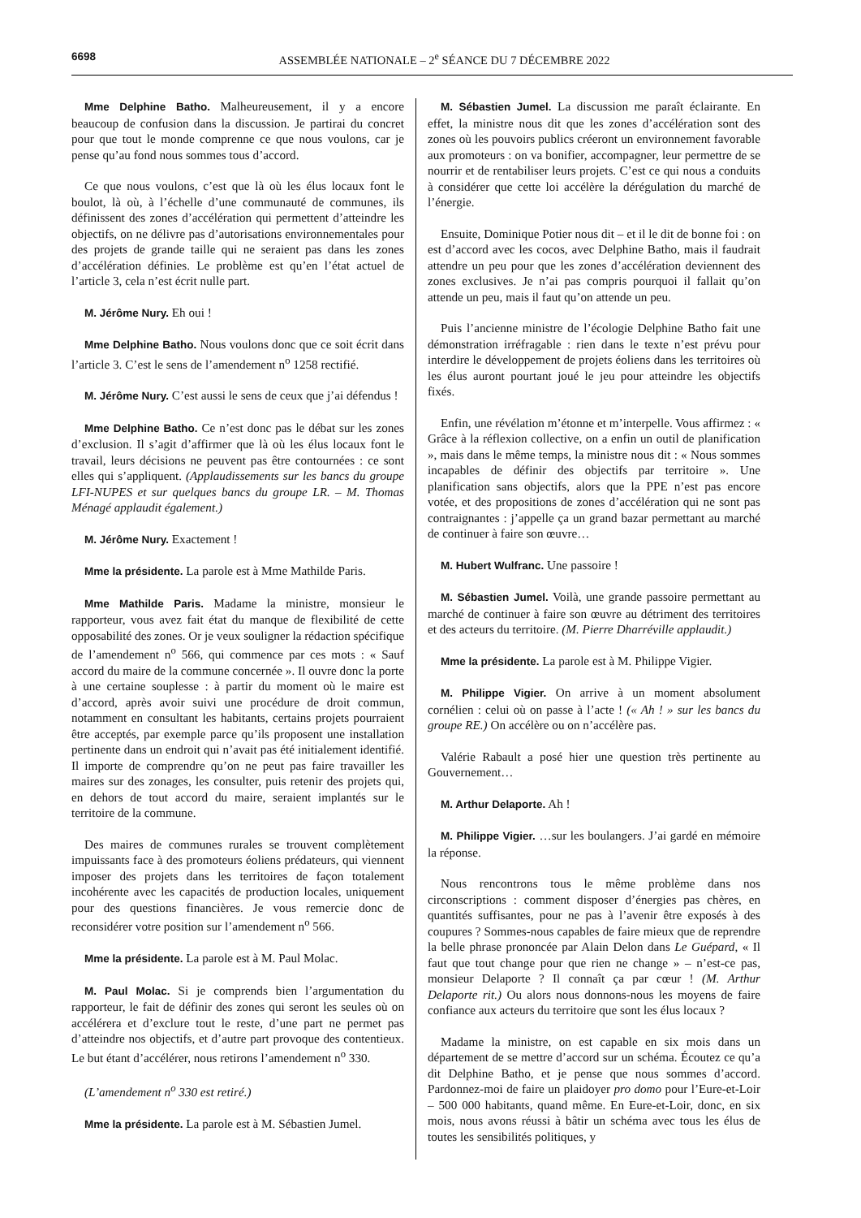6698 ASSEMBLÉE NATIONALE – 2<sup>e</sup> SÉANCE DU 7 DÉCEMBRE 2022
Mme Delphine Batho. Malheureusement, il y a encore beaucoup de confusion dans la discussion. Je partirai du concret pour que tout le monde comprenne ce que nous voulons, car je pense qu’au fond nous sommes tous d’accord.
Ce que nous voulons, c’est que là où les élus locaux font le boulot, là où, à l’échelle d’une communauté de communes, ils définissent des zones d’accélération qui permettent d’atteindre les objectifs, on ne délivre pas d’autorisations environnementales pour des projets de grande taille qui ne seraient pas dans les zones d’accélération définies. Le problème est qu’en l’état actuel de l’article 3, cela n’est écrit nulle part.
M. Jérôme Nury. Eh oui !
Mme Delphine Batho. Nous voulons donc que ce soit écrit dans l’article 3. C’est le sens de l’amendement n<sup>o</sup> 1258 rectifié.
M. Jérôme Nury. C’est aussi le sens de ceux que j’ai défendus !
Mme Delphine Batho. Ce n’est donc pas le débat sur les zones d’exclusion. Il s’agit d’affirmer que là où les élus locaux font le travail, leurs décisions ne peuvent pas être contournées : ce sont elles qui s’appliquent. (Applaudissements sur les bancs du groupe LFI-NUPES et sur quelques bancs du groupe LR. – M. Thomas Ménagé applaudit également.)
M. Jérôme Nury. Exactement !
Mme la présidente. La parole est à Mme Mathilde Paris.
Mme Mathilde Paris. Madame la ministre, monsieur le rapporteur, vous avez fait état du manque de flexibilité de cette opposabilité des zones. Or je veux souligner la rédaction spécifique de l’amendement n<sup>o</sup> 566, qui commence par ces mots : « Sauf accord du maire de la commune concernée ». Il ouvre donc la porte à une certaine souplesse : à partir du moment où le maire est d’accord, après avoir suivi une procédure de droit commun, notamment en consultant les habitants, certains projets pourraient être acceptés, par exemple parce qu’ils proposent une installation pertinente dans un endroit qui n’avait pas été initialement identifié. Il importe de comprendre qu’on ne peut pas faire travailler les maires sur des zonages, les consulter, puis retenir des projets qui, en dehors de tout accord du maire, seraient implantés sur le territoire de la commune.
Des maires de communes rurales se trouvent complètement impuissants face à des promoteurs éoliens prédateurs, qui viennent imposer des projets dans les territoires de façon totalement incohérente avec les capacités de production locales, uniquement pour des questions financières. Je vous remercie donc de reconsidérer votre position sur l’amendement n<sup>o</sup> 566.
Mme la présidente. La parole est à M. Paul Molac.
M. Paul Molac. Si je comprends bien l’argumentation du rapporteur, le fait de définir des zones qui seront les seules où on accélérera et d’exclure tout le reste, d’une part ne permet pas d’atteindre nos objectifs, et d’autre part provoque des contentieux. Le but étant d’accélérer, nous retirons l’amendement n<sup>o</sup> 330.
(L’amendement n<sup>o</sup> 330 est retiré.)
Mme la présidente. La parole est à M. Sébastien Jumel.
M. Sébastien Jumel. La discussion me paraît éclairante. En effet, la ministre nous dit que les zones d’accélération sont des zones où les pouvoirs publics créeront un environnement favorable aux promoteurs : on va bonifier, accompagner, leur permettre de se nourrir et de rentabiliser leurs projets. C’est ce qui nous a conduits à considérer que cette loi accélère la dérégulation du marché de l’énergie.
Ensuite, Dominique Potier nous dit – et il le dit de bonne foi : on est d’accord avec les cocos, avec Delphine Batho, mais il faudrait attendre un peu pour que les zones d’accélération deviennent des zones exclusives. Je n’ai pas compris pourquoi il fallait qu’on attende un peu, mais il faut qu’on attende un peu.
Puis l’ancienne ministre de l’écologie Delphine Batho fait une démonstration irréfragable : rien dans le texte n’est prévu pour interdire le développement de projets éoliens dans les territoires où les élus auront pourtant joué le jeu pour atteindre les objectifs fixés.
Enfin, une révélation m’étonne et m’interpelle. Vous affirmez : « Grâce à la réflexion collective, on a enfin un outil de planification », mais dans le même temps, la ministre nous dit : « Nous sommes incapables de définir des objectifs par territoire ». Une planification sans objectifs, alors que la PPE n’est pas encore votée, et des propositions de zones d’accélération qui ne sont pas contraignantes : j’appelle ça un grand bazar permettant au marché de continuer à faire son œuvre…
M. Hubert Wulfranc. Une passoire !
M. Sébastien Jumel. Voilà, une grande passoire permettant au marché de continuer à faire son œuvre au détriment des territoires et des acteurs du territoire. (M. Pierre Dharréville applaudit.)
Mme la présidente. La parole est à M. Philippe Vigier.
M. Philippe Vigier. On arrive à un moment absolument cornélien : celui où on passe à l’acte ! (« Ah ! » sur les bancs du groupe RE.) On accélère ou on n’accélère pas.
Valérie Rabault a posé hier une question très pertinente au Gouvernement…
M. Arthur Delaporte. Ah !
M. Philippe Vigier. …sur les boulangers. J’ai gardé en mémoire la réponse.
Nous rencontrons tous le même problème dans nos circonscriptions : comment disposer d’énergies pas chères, en quantités suffisantes, pour ne pas à l’avenir être exposés à des coupures ? Sommes-nous capables de faire mieux que de reprendre la belle phrase prononcée par Alain Delon dans Le Guépard, « Il faut que tout change pour que rien ne change » – n’est-ce pas, monsieur Delaporte ? Il connaît ça par cœur ! (M. Arthur Delaporte rit.) Ou alors nous donnons-nous les moyens de faire confiance aux acteurs du territoire que sont les élus locaux ?
Madame la ministre, on est capable en six mois dans un département de se mettre d’accord sur un schéma. Écoutez ce qu’a dit Delphine Batho, et je pense que nous sommes d’accord. Pardonnez-moi de faire un plaidoyer pro domo pour l’Eure-et-Loir – 500 000 habitants, quand même. En Eure-et-Loir, donc, en six mois, nous avons réussi à bâtir un schéma avec tous les élus de toutes les sensibilités politiques, y